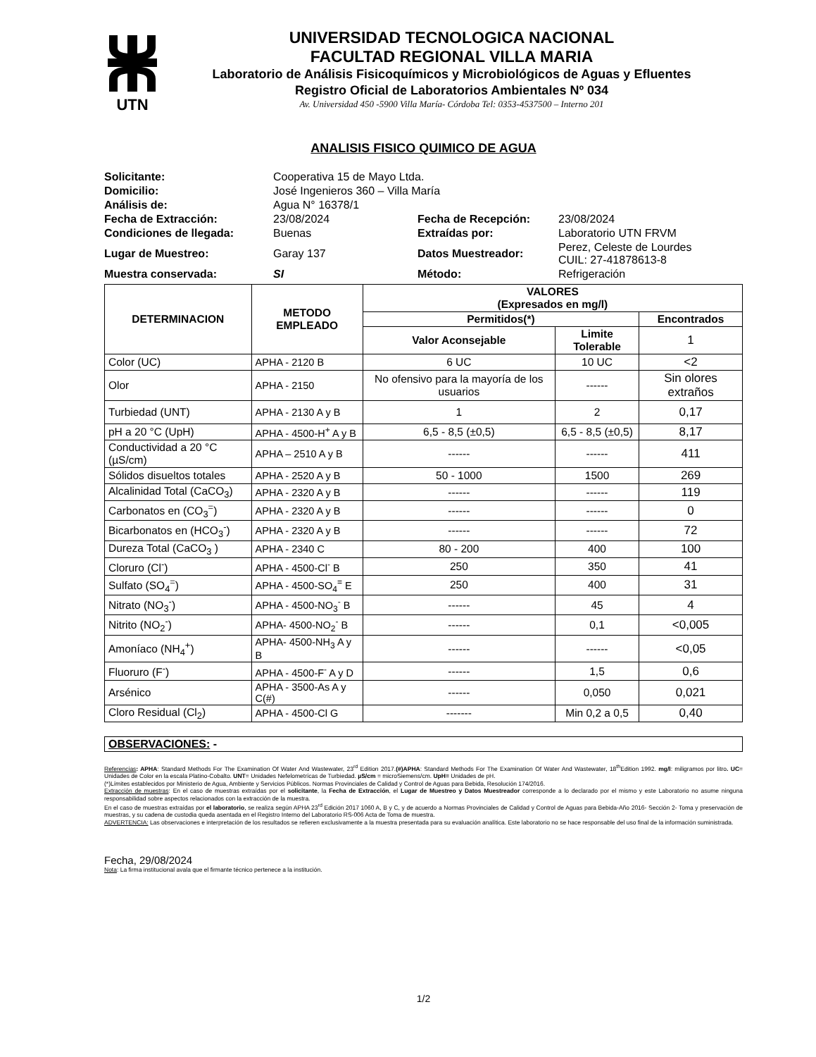UTN
UNIVERSIDAD TECNOLOGICA NACIONAL
FACULTAD REGIONAL VILLA MARIA
Laboratorio de Análisis Fisicoquímicos y Microbiológicos de Aguas y Efluentes
Registro Oficial de Laboratorios Ambientales Nº 034
Av. Universidad 450 -5900 Villa María- Córdoba Tel: 0353-4537500 – Interno 201
ANALISIS FISICO QUIMICO DE AGUA
| Solicitante: | Cooperativa 15 de Mayo Ltda. | | |
| Domicilio: | José Ingenieros 360 – Villa María | | |
| Análisis de: | Agua N° 16378/1 | | |
| Fecha de Extracción: | 23/08/2024 | Fecha de Recepción: | 23/08/2024 |
| Condiciones de llegada: | Buenas | Extraídas por: | Laboratorio UTN FRVM |
| Lugar de Muestreo: | Garay 137 | Datos Muestreador: | Perez, Celeste de Lourdes CUIL: 27-41878613-8 |
| Muestra conservada: | SI | Método: | Refrigeración |
| DETERMINACION | METODO EMPLEADO | VALORES (Expresados en mg/l) | | |
| --- | --- | --- | --- | --- |
| | | Permitidos(*) | | Encontrados |
| | | Valor Aconsejable | Limite Tolerable | 1 |
| Color (UC) | APHA - 2120 B | 6 UC | 10 UC | <2 |
| Olor | APHA - 2150 | No ofensivo para la mayoría de los usuarios | ------ | Sin olores extraños |
| Turbiedad (UNT) | APHA - 2130 A y B | 1 | 2 | 0,17 |
| pH a 20 °C (UpH) | APHA - 4500-H<sup>+</sup> A y B | 6,5 - 8,5 (±0,5) | 6,5 - 8,5 (±0,5) | 8,17 |
| Conductividad a 20 °C (µS/cm) | APHA – 2510 A y B | ------ | ------ | 411 |
| Sólidos disueltos totales | APHA - 2520 A y B | 50 - 1000 | 1500 | 269 |
| Alcalinidad Total (CaCO<sub>3</sub>) | APHA - 2320 A y B | ------ | ------ | 119 |
| Carbonatos en (CO<sub>3</sub><sup>=</sup>) | APHA - 2320 A y B | ------ | ------ | 0 |
| Bicarbonatos en (HCO<sub>3</sub><sup>-</sup>) | APHA - 2320 A y B | ------ | ------ | 72 |
| Dureza Total (CaCO<sub>3</sub> ) | APHA - 2340 C | 80 - 200 | 400 | 100 |
| Cloruro (Cl<sup>-</sup>) | APHA - 4500-Cl<sup>-</sup> B | 250 | 350 | 41 |
| Sulfato (SO<sub>4</sub><sup>=</sup>) | APHA - 4500-SO<sub>4</sub><sup>=</sup> E | 250 | 400 | 31 |
| Nitrato (NO<sub>3</sub><sup>-</sup>) | APHA - 4500-NO<sub>3</sub><sup>-</sup> B | ------ | 45 | 4 |
| Nitrito (NO<sub>2</sub><sup>-</sup>) | APHA- 4500-NO<sub>2</sub><sup>-</sup> B | ------ | 0,1 | <0,005 |
| Amoníaco (NH<sub>4</sub><sup>+</sup>) | APHA- 4500-NH<sub>3</sub> A y B | ------ | ------ | <0,05 |
| Fluoruro (F<sup>-</sup>) | APHA - 4500-F<sup>-</sup> A y D | ------ | 1,5 | 0,6 |
| Arsénico | APHA - 3500-As A y C(#) | ------ | 0,050 | 0,021 |
| Cloro Residual (Cl<sub>2</sub>) | APHA - 4500-Cl G | ------- | Min 0,2 a 0,5 | 0,40 |
OBSERVACIONES: -
Referencias: APHA: Standard Methods For The Examination Of Water And Wastewater, 23<sup>rd</sup> Edition 2017.(#)APHA: Standard Methods For The Examination Of Water And Wastewater, 18<sup>th</sup>Edition 1992. mg/l: miligramos por litro. UC= Unidades de Color en la escala Platino-Cobalto. UNT= Unidades Nefelometrícas de Turbiedad. µS/cm = microSiemens/cm. UpH= Unidades de pH.
(*)Límites establecidos por Ministerio de Agua, Ambiente y Servicios Públicos. Normas Provinciales de Calidad y Control de Aguas para Bebida, Resolución 174/2016.
Extracción de muestras: En el caso de muestras extraídas por el solicitante, la Fecha de Extracción, el Lugar de Muestreo y Datos Muestreador corresponde a lo declarado por el mismo y este Laboratorio no asume ninguna responsabilidad sobre aspectos relacionados con la extracción de la muestra.
En el caso de muestras extraídas por el laboratorio, se realiza según APHA 23<sup>rd</sup> Edición 2017 1060 A, B y C, y de acuerdo a Normas Provinciales de Calidad y Control de Aguas para Bebida-Año 2016- Sección 2- Toma y preservación de muestras, y su cadena de custodia queda asentada en el Registro Interno del Laboratorio RS-006 Acta de Toma de muestra.
ADVERTENCIA: Las observaciones e interpretación de los resultados se refieren exclusivamente a la muestra presentada para su evaluación analítica. Este laboratorio no se hace responsable del uso final de la información suministrada.
Fecha, 29/08/2024
Nota: La firma institucional avala que el firmante técnico pertenece a la institución.
1/2